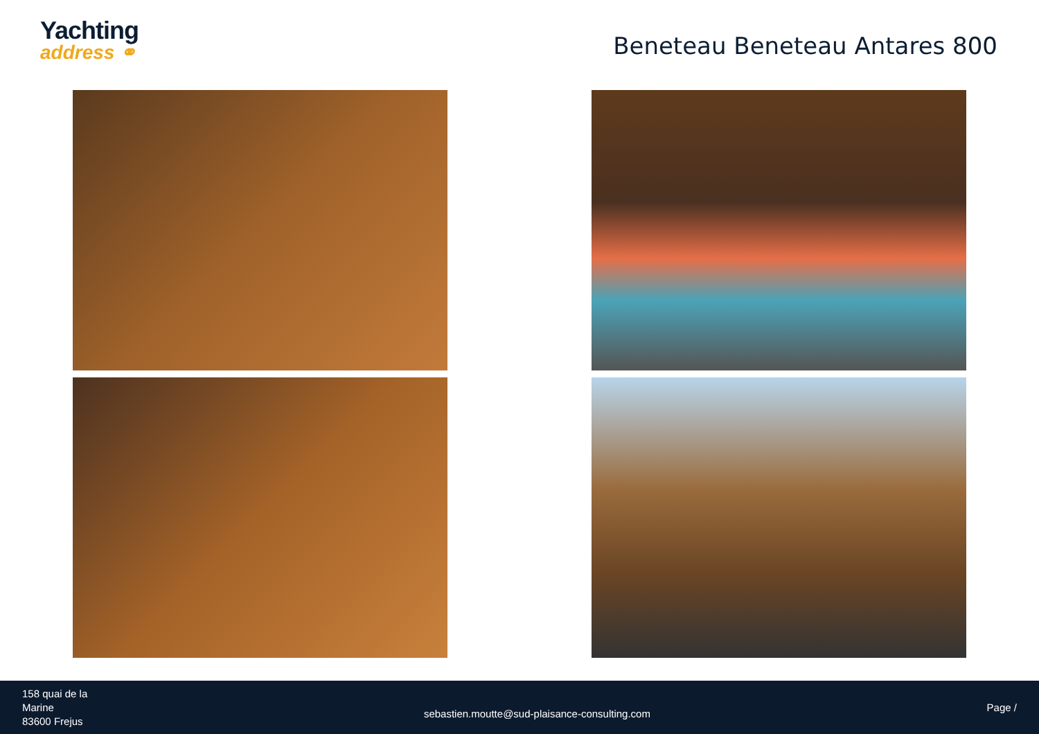Yachting
address ⚭
Beneteau Beneteau Antares 800
158 quai de la
Marine
83600 Frejus
sebastien.moutte@sud-plaisance-consulting.com
Page /